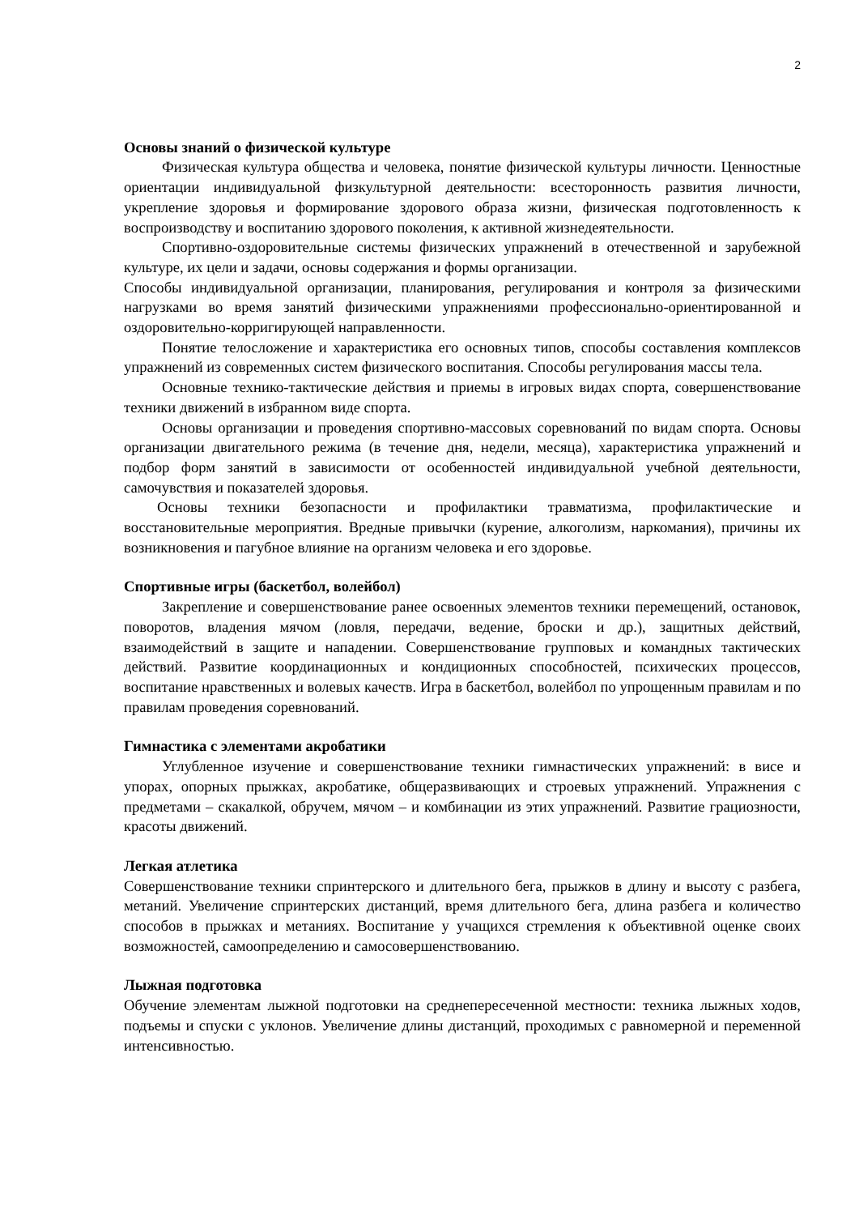2
Основы знаний о физической культуре
Физическая культура общества и человека, понятие физической культуры личности. Ценностные ориентации индивидуальной физкультурной деятельности: всесторонность развития личности, укрепление здоровья и формирование здорового образа жизни, физическая подготовленность к воспроизводству и воспитанию здорового поколения, к активной жизнедеятельности.
Спортивно-оздоровительные системы физических упражнений в отечественной и зарубежной культуре, их цели и задачи, основы содержания и формы организации.
Способы индивидуальной организации, планирования, регулирования и контроля за физическими нагрузками во время занятий физическими упражнениями профессионально-ориентированной и оздоровительно-корригирующей направленности.
Понятие телосложение и характеристика его основных типов, способы составления комплексов упражнений из современных систем физического воспитания. Способы регулирования массы тела.
Основные технико-тактические действия и приемы в игровых видах спорта, совершенствование техники движений в избранном виде спорта.
Основы организации и проведения спортивно-массовых соревнований по видам спорта. Основы организации двигательного режима (в течение дня, недели, месяца), характеристика упражнений и подбор форм занятий в зависимости от особенностей индивидуальной учебной деятельности, самочувствия и показателей здоровья.
Основы техники безопасности и профилактики травматизма, профилактические и восстановительные мероприятия. Вредные привычки (курение, алкоголизм, наркомания), причины их возникновения и пагубное влияние на организм человека и его здоровье.
Спортивные игры (баскетбол, волейбол)
Закрепление и совершенствование ранее освоенных элементов техники перемещений, остановок, поворотов, владения мячом (ловля, передачи, ведение, броски и др.), защитных действий, взаимодействий в защите и нападении. Совершенствование групповых и командных тактических действий. Развитие координационных и кондиционных способностей, психических процессов, воспитание нравственных и волевых качеств. Игра в баскетбол, волейбол по упрощенным правилам и по правилам проведения соревнований.
Гимнастика с элементами акробатики
Углубленное изучение и совершенствование техники гимнастических упражнений: в висе и упорах, опорных прыжках, акробатике, общеразвивающих и строевых упражнений. Упражнения с предметами – скакалкой, обручем, мячом – и комбинации из этих упражнений. Развитие грациозности, красоты движений.
Легкая атлетика
Совершенствование техники спринтерского и длительного бега, прыжков в длину и высоту с разбега, метаний. Увеличение спринтерских дистанций, время длительного бега, длина разбега и количество способов в прыжках и метаниях. Воспитание у учащихся стремления к объективной оценке своих возможностей, самоопределению и самосовершенствованию.
Лыжная подготовка
Обучение элементам лыжной подготовки на среднепересеченной местности: техника лыжных ходов, подъемы и спуски с уклонов. Увеличение длины дистанций, проходимых с равномерной и переменной интенсивностью.